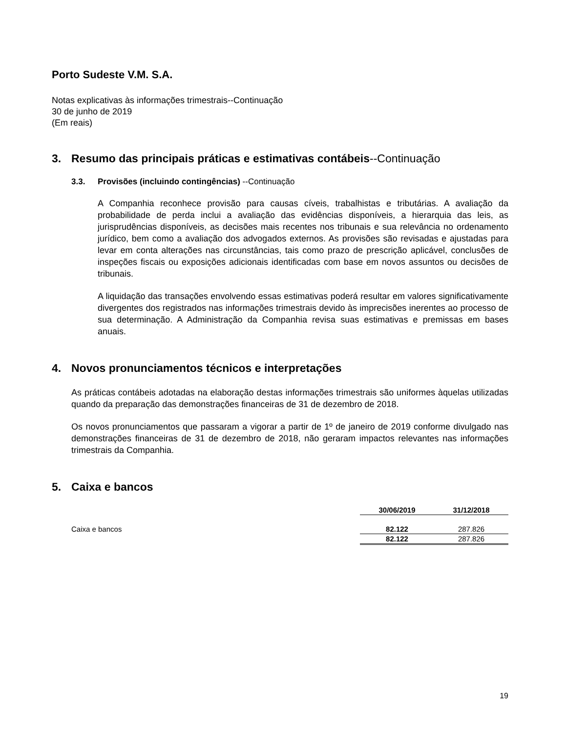Porto Sudeste V.M. S.A.
Notas explicativas às informações trimestrais--Continuação
30 de junho de 2019
(Em reais)
3. Resumo das principais práticas e estimativas contábeis--Continuação
3.3. Provisões (incluindo contingências) --Continuação
A Companhia reconhece provisão para causas cíveis, trabalhistas e tributárias. A avaliação da probabilidade de perda inclui a avaliação das evidências disponíveis, a hierarquia das leis, as jurisprudências disponíveis, as decisões mais recentes nos tribunais e sua relevância no ordenamento jurídico, bem como a avaliação dos advogados externos. As provisões são revisadas e ajustadas para levar em conta alterações nas circunstâncias, tais como prazo de prescrição aplicável, conclusões de inspeções fiscais ou exposições adicionais identificadas com base em novos assuntos ou decisões de tribunais.
A liquidação das transações envolvendo essas estimativas poderá resultar em valores significativamente divergentes dos registrados nas informações trimestrais devido às imprecisões inerentes ao processo de sua determinação. A Administração da Companhia revisa suas estimativas e premissas em bases anuais.
4. Novos pronunciamentos técnicos e interpretações
As práticas contábeis adotadas na elaboração destas informações trimestrais são uniformes àquelas utilizadas quando da preparação das demonstrações financeiras de 31 de dezembro de 2018.
Os novos pronunciamentos que passaram a vigorar a partir de 1º de janeiro de 2019 conforme divulgado nas demonstrações financeiras de 31 de dezembro de 2018, não geraram impactos relevantes nas informações trimestrais da Companhia.
5. Caixa e bancos
| | 30/06/2019 | 31/12/2018 |
| --- | --- | --- |
| Caixa e bancos | 82.122 | 287.826 |
| | 82.122 | 287.826 |
19